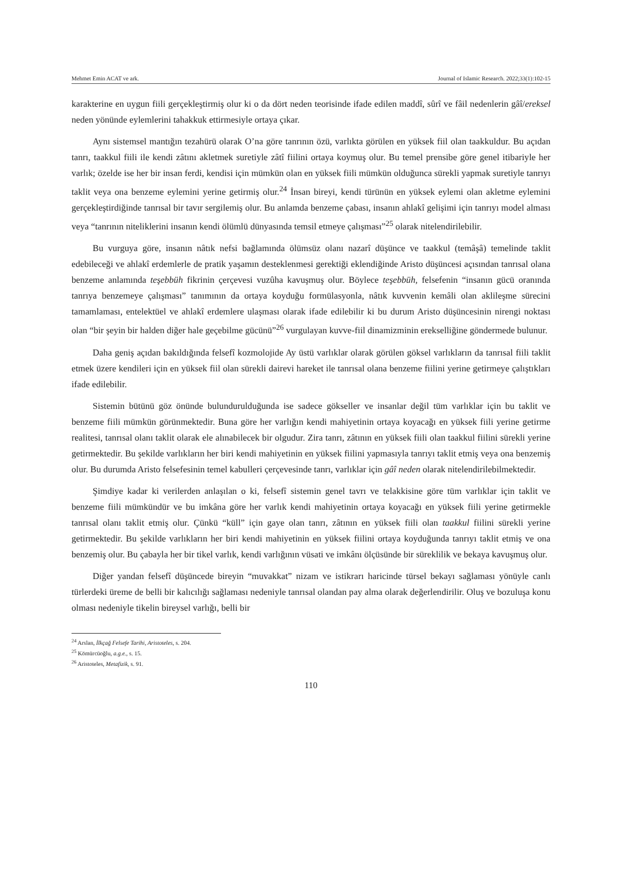Mehmet Emin ACAT ve ark. Journal of Islamic Research. 2022;33(1):102-15
karakterine en uygun fiili gerçekleştirmiş olur ki o da dört neden teorisinde ifade edilen maddî, sûrî ve fâil nedenlerin gâî/ereksel neden yönünde eylemlerini tahakkuk ettirmesiyle ortaya çıkar.
Aynı sistemsel mantığın tezahürü olarak O’na göre tanrının özü, varlıkta görülen en yüksek fiil olan taakkuldur. Bu açıdan tanrı, taakkul fiili ile kendi zâtını akletmek suretiyle zâtî fiilini ortaya koymuş olur. Bu temel prensibe göre genel itibariyle her varlık; özelde ise her bir insan ferdi, kendisi için mümkün olan en yüksek fiili mümkün olduğunca sürekli yapmak suretiyle tanrıyı taklit veya ona benzeme eylemini yerine getirmiş olur.<sup>24</sup> İnsan bireyi, kendi türünün en yüksek eylemi olan akletme eylemini gerçekleştirdiğinde tanrısal bir tavır sergilemiş olur. Bu anlamda benzeme çabası, insanın ahlakî gelişimi için tanrıyı model alması veya “tanrının niteliklerini insanın kendi ölümlü dünyasında temsil etmeye çalışması”<sup>25</sup> olarak nitelendirilebilir.
Bu vurguya göre, insanın nâtık nefsi bağlamında ölümsüz olanı nazarî düşünce ve taakkul (temâşâ) temelinde taklit edebileceği ve ahlakî erdemlerle de pratik yaşamın desteklenmesi gerektiği eklendiğinde Aristo düşüncesi açısından tanrısal olana benzeme anlamında teşebbüh fikrinin çerçevesi vuzûha kavuşmuş olur. Böylece teşebbüh, felsefenin “insanın gücü oranında tanrıya benzemeye çalışması” tanımının da ortaya koyduğu formülasyonla, nâtık kuvvenin kemâli olan aklileşme sürecini tamamlaması, entelektüel ve ahlakî erdemlere ulaşması olarak ifade edilebilir ki bu durum Aristo düşüncesinin nirengi noktası olan “bir şeyin bir halden diğer hale geçebilme gücünü”<sup>26</sup> vurgulayan kuvve-fiil dinamizminin erekselliğine göndermede bulunur.
Daha geniş açıdan bakıldığında felsefî kozmolojide Ay üstü varlıklar olarak görülen göksel varlıkların da tanrısal fiili taklit etmek üzere kendileri için en yüksek fiil olan sürekli dairevi hareket ile tanrısal olana benzeme fiilini yerine getirmeye çalıştıkları ifade edilebilir.
Sistemin bütünü göz önünde bulundurulduğunda ise sadece gökseller ve insanlar değil tüm varlıklar için bu taklit ve benzeme fiili mümkün görünmektedir. Buna göre her varlığın kendi mahiyetinin ortaya koyacağı en yüksek fiili yerine getirme realitesi, tanrısal olanı taklit olarak ele alınabilecek bir olgudur. Zira tanrı, zâtının en yüksek fiili olan taakkul fiilini sürekli yerine getirmektedir. Bu şekilde varlıkların her biri kendi mahiyetinin en yüksek fiilini yapmasıyla tanrıyı taklit etmiş veya ona benzemiş olur. Bu durumda Aristo felsefesinin temel kabulleri çerçevesinde tanrı, varlıklar için gâî neden olarak nitelendirilebilmektedir.
Şimdiye kadar ki verilerden anlaşılan o ki, felsefî sistemin genel tavrı ve telakkisine göre tüm varlıklar için taklit ve benzeme fiili mümkündür ve bu imkâna göre her varlık kendi mahiyetinin ortaya koyacağı en yüksek fiili yerine getirmekle tanrısal olanı taklit etmiş olur. Çünkü “küll” için gaye olan tanrı, zâtının en yüksek fiili olan taakkul fiilini sürekli yerine getirmektedir. Bu şekilde varlıkların her biri kendi mahiyetinin en yüksek fiilini ortaya koyduğunda tanrıyı taklit etmiş ve ona benzemiş olur. Bu çabayla her bir tikel varlık, kendi varlığının vüsati ve imkânı ölçüsünde bir süreklilik ve bekaya kavuşmuş olur.
Diğer yandan felsefî düşüncede bireyin “muvakkat” nizam ve istikrarı haricinde türsel bekayı sağlaması yönüyle canlı türlerdeki üreme de belli bir kalıcılığı sağlaması nedeniyle tanrısal olandan pay alma olarak değerlendirilir. Oluş ve bozuluşa konu olması nedeniyle tikelin bireysel varlığı, belli bir
<sup>24</sup> Arslan, İlkçağ Felsefe Tarihi, Aristoteles, s. 204.
<sup>25</sup> Kömürcüoğlu, a.g.e., s. 15.
<sup>26</sup> Aristoteles, Metafizik, s. 91.
110